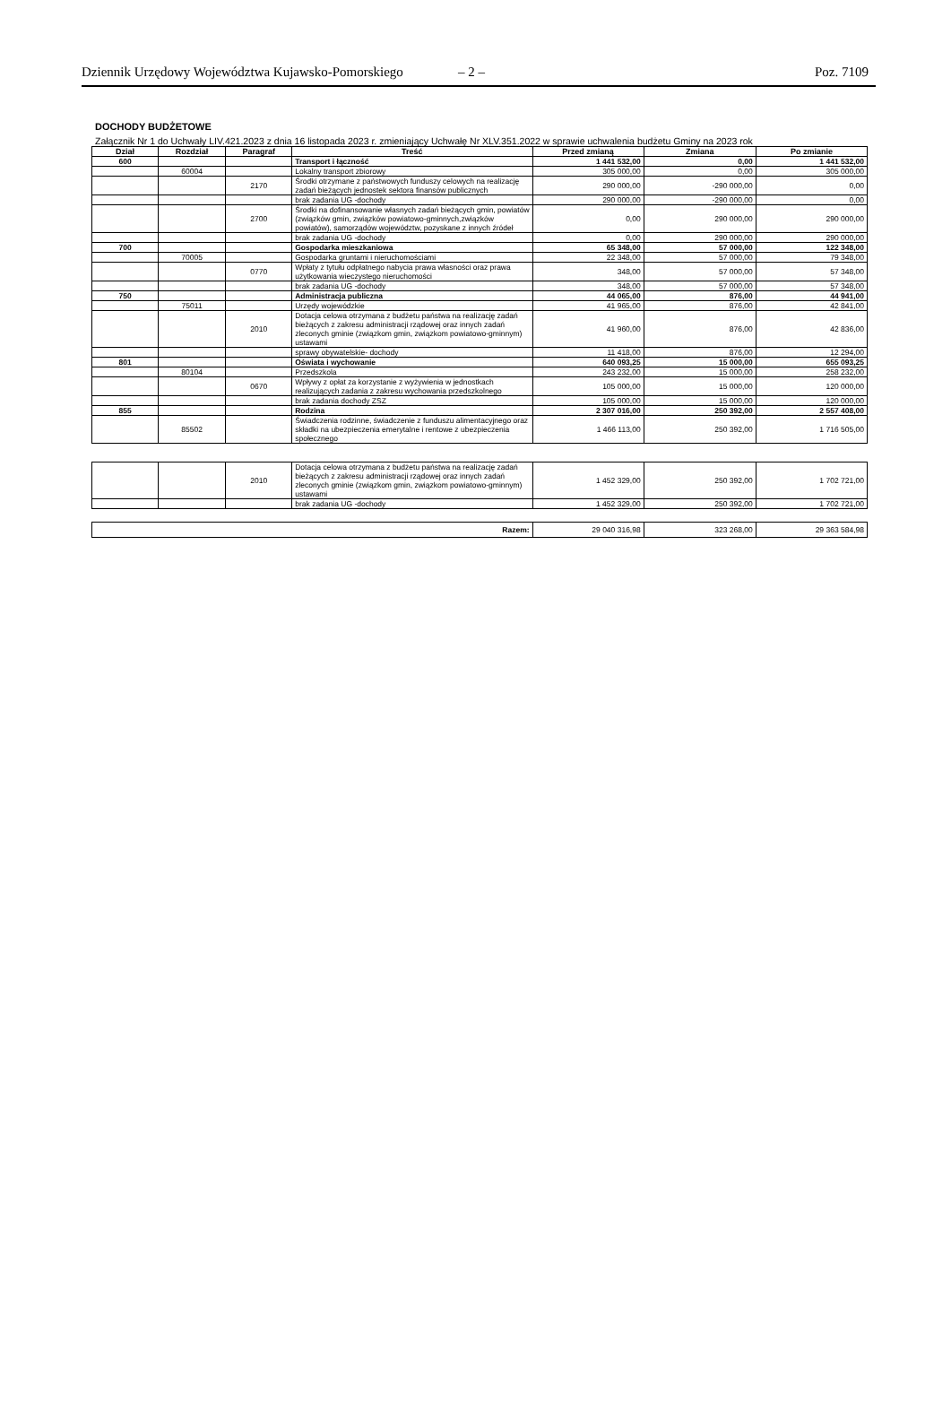Dziennik Urzędowy Województwa Kujawsko-Pomorskiego
– 2 – Poz. 7109
DOCHODY BUDŻETOWE
Załącznik Nr 1 do Uchwały LIV.421.2023 z dnia 16 listopada 2023 r. zmieniający Uchwałę Nr XLV.351.2022 w sprawie uchwalenia budżetu Gminy na 2023 rok
| Dział | Rozdział | Paragraf | Treść | Przed zmianą | Zmiana | Po zmianie |
| --- | --- | --- | --- | --- | --- | --- |
| 600 | | | Transport i łączność | 1 441 532,00 | 0,00 | 1 441 532,00 |
| | 60004 | | Lokalny transport zbiorowy | 305 000,00 | 0,00 | 305 000,00 |
| | | 2170 | Środki otrzymane z państwowych funduszy celowych na realizację zadań bieżących jednostek sektora finansów publicznych | 290 000,00 | -290 000,00 | 0,00 |
| | | | brak zadania UG -dochody | 290 000,00 | -290 000,00 | 0,00 |
| | | 2700 | Środki na dofinansowanie własnych zadań bieżących gmin, powiatów (związków gmin, związków powiatowo-gminnych,związków powiatów), samorządów województw, pozyskane z innych źródeł | 0,00 | 290 000,00 | 290 000,00 |
| | | | brak zadania UG -dochody | 0,00 | 290 000,00 | 290 000,00 |
| 700 | | | Gospodarka mieszkaniowa | 65 348,00 | 57 000,00 | 122 348,00 |
| | 70005 | | Gospodarka gruntami i nieruchomościami | 22 348,00 | 57 000,00 | 79 348,00 |
| | | 0770 | Wpłaty z tytułu odpłatnego nabycia prawa własności oraz prawa użytkowania wieczystego nieruchomości | 348,00 | 57 000,00 | 57 348,00 |
| | | | brak zadania UG -dochody | 348,00 | 57 000,00 | 57 348,00 |
| 750 | | | Administracja publiczna | 44 065,00 | 876,00 | 44 941,00 |
| | 75011 | | Urzędy wojewódzkie | 41 965,00 | 876,00 | 42 841,00 |
| | | 2010 | Dotacja celowa otrzymana z budżetu państwa na realizację zadań bieżących z zakresu administracji rządowej oraz innych zadań zleconych gminie (związkom gmin, związkom powiatowo-gminnym) ustawami | 41 960,00 | 876,00 | 42 836,00 |
| | | | sprawy obywatelskie- dochody | 11 418,00 | 876,00 | 12 294,00 |
| 801 | | | Oświata i wychowanie | 640 093,25 | 15 000,00 | 655 093,25 |
| | 80104 | | Przedszkola | 243 232,00 | 15 000,00 | 258 232,00 |
| | | 0670 | Wpływy z opłat za korzystanie z wyżywienia w jednostkach realizujących zadania z zakresu wychowania przedszkolnego | 105 000,00 | 15 000,00 | 120 000,00 |
| | | | brak zadania dochody ZSZ | 105 000,00 | 15 000,00 | 120 000,00 |
| 855 | | | Rodzina | 2 307 016,00 | 250 392,00 | 2 557 408,00 |
| | 85502 | | Świadczenia rodzinne, świadczenie z funduszu alimentacyjnego oraz składki na ubezpieczenia emerytalne i rentowe z ubezpieczenia społecznego | 1 466 113,00 | 250 392,00 | 1 716 505,00 |
| | | 2010 | Dotacja celowa otrzymana z budżetu państwa na realizację zadań bieżących z zakresu administracji rządowej oraz innych zadań zleconych gminie (związkom gmin, związkom powiatowo-gminnym) ustawami | 1 452 329,00 | 250 392,00 | 1 702 721,00 |
| | | | brak zadania UG -dochody | 1 452 329,00 | 250 392,00 | 1 702 721,00 |
| Razem: | | | | 29 040 316,98 | 323 268,00 | 29 363 584,98 |